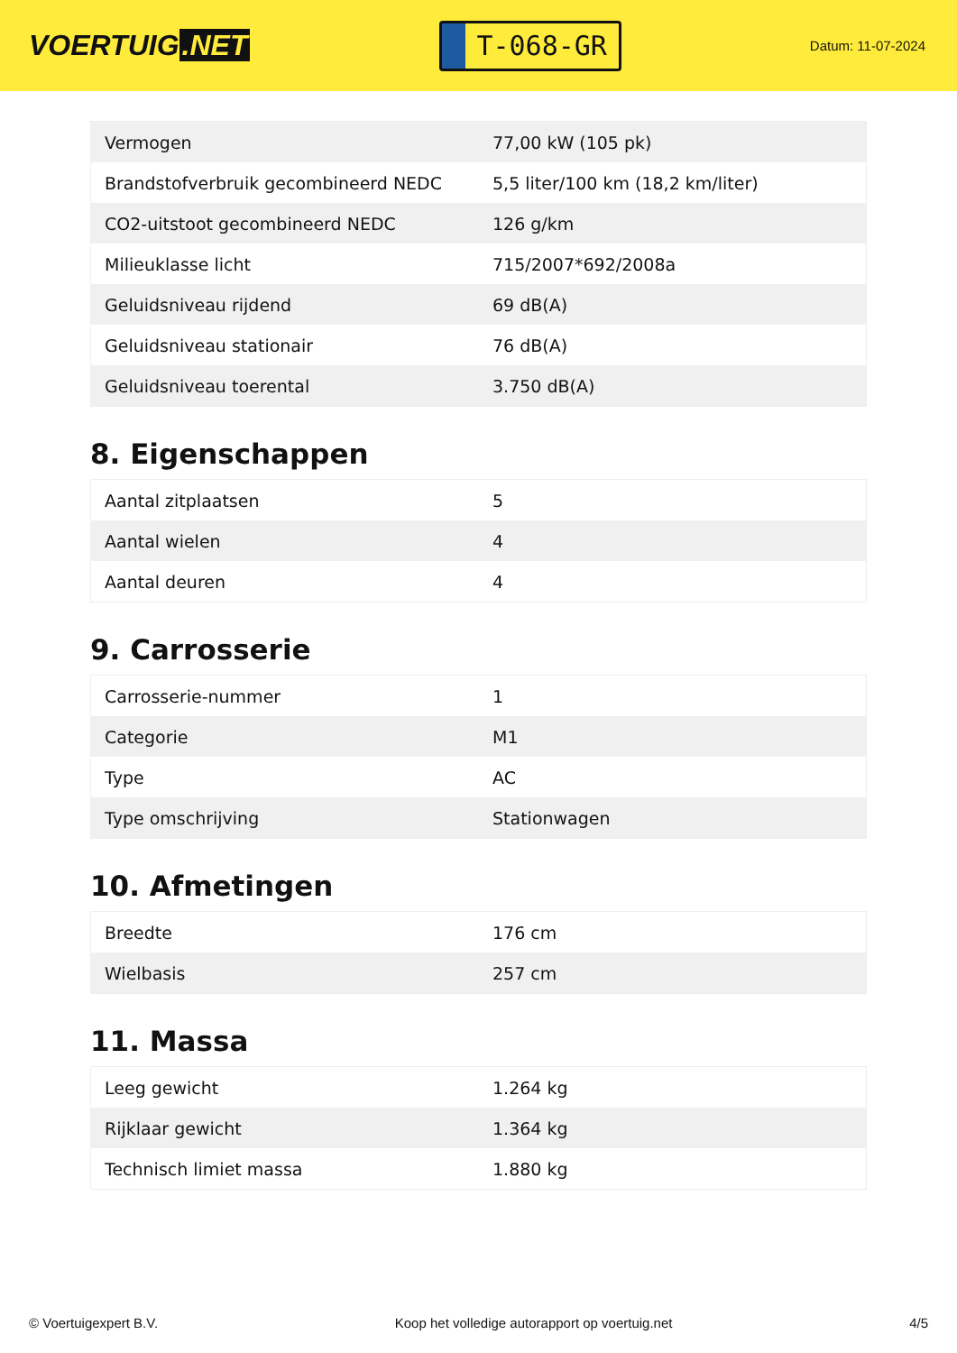VOERTUIG.NET
T-068-GR
Datum: 11-07-2024
| Vermogen | 77,00 kW (105 pk) |
| Brandstofverbruik gecombineerd NEDC | 5,5 liter/100 km (18,2 km/liter) |
| CO2-uitstoot gecombineerd NEDC | 126 g/km |
| Milieuklasse licht | 715/2007*692/2008a |
| Geluidsniveau rijdend | 69 dB(A) |
| Geluidsniveau stationair | 76 dB(A) |
| Geluidsniveau toerental | 3.750 dB(A) |
8. Eigenschappen
| Aantal zitplaatsen | 5 |
| Aantal wielen | 4 |
| Aantal deuren | 4 |
9. Carrosserie
| Carrosserie-nummer | 1 |
| Categorie | M1 |
| Type | AC |
| Type omschrijving | Stationwagen |
10. Afmetingen
| Breedte | 176 cm |
| Wielbasis | 257 cm |
11. Massa
| Leeg gewicht | 1.264 kg |
| Rijklaar gewicht | 1.364 kg |
| Technisch limiet massa | 1.880 kg |
© Voertuigexpert B.V. Koop het volledige autorapport op voertuig.net 4/5